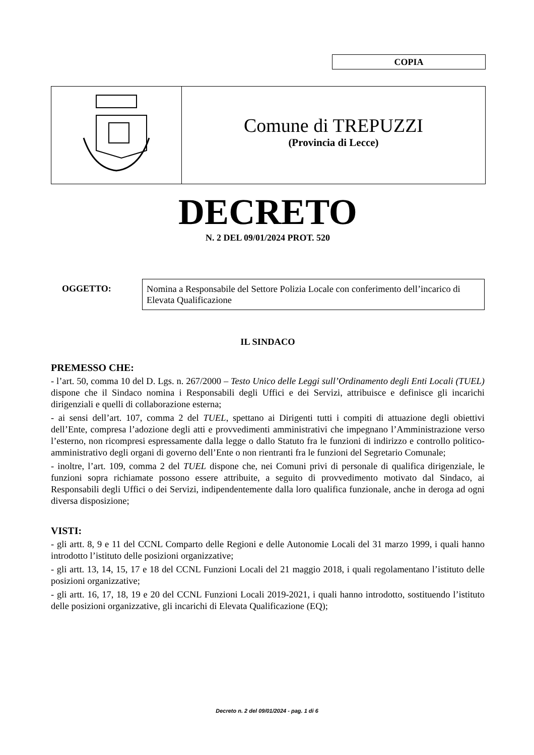COPIA
Comune di TREPUZZI
(Provincia di Lecce)
DECRETO
N. 2 DEL 09/01/2024 PROT. 520
OGGETTO:
Nomina a Responsabile del Settore Polizia Locale con conferimento dell’incarico di Elevata Qualificazione
IL SINDACO
PREMESSO CHE:
- l’art. 50, comma 10 del D. Lgs. n. 267/2000 – Testo Unico delle Leggi sull’Ordinamento degli Enti Locali (TUEL) dispone che il Sindaco nomina i Responsabili degli Uffici e dei Servizi, attribuisce e definisce gli incarichi dirigenziali e quelli di collaborazione esterna;
- ai sensi dell’art. 107, comma 2 del TUEL, spettano ai Dirigenti tutti i compiti di attuazione degli obiettivi dell’Ente, compresa l’adozione degli atti e provvedimenti amministrativi che impegnano l’Amministrazione verso l’esterno, non ricompresi espressamente dalla legge o dallo Statuto fra le funzioni di indirizzo e controllo politico-amministrativo degli organi di governo dell’Ente o non rientranti fra le funzioni del Segretario Comunale;
- inoltre, l’art. 109, comma 2 del TUEL dispone che, nei Comuni privi di personale di qualifica dirigenziale, le funzioni sopra richiamate possono essere attribuite, a seguito di provvedimento motivato dal Sindaco, ai Responsabili degli Uffici o dei Servizi, indipendentemente dalla loro qualifica funzionale, anche in deroga ad ogni diversa disposizione;
VISTI:
- gli artt. 8, 9 e 11 del CCNL Comparto delle Regioni e delle Autonomie Locali del 31 marzo 1999, i quali hanno introdotto l’istituto delle posizioni organizzative;
- gli artt. 13, 14, 15, 17 e 18 del CCNL Funzioni Locali del 21 maggio 2018, i quali regolamentano l’istituto delle posizioni organizzative;
- gli artt. 16, 17, 18, 19 e 20 del CCNL Funzioni Locali 2019-2021, i quali hanno introdotto, sostituendo l’istituto delle posizioni organizzative, gli incarichi di Elevata Qualificazione (EQ);
Decreto n. 2 del 09/01/2024 - pag. 1 di 6